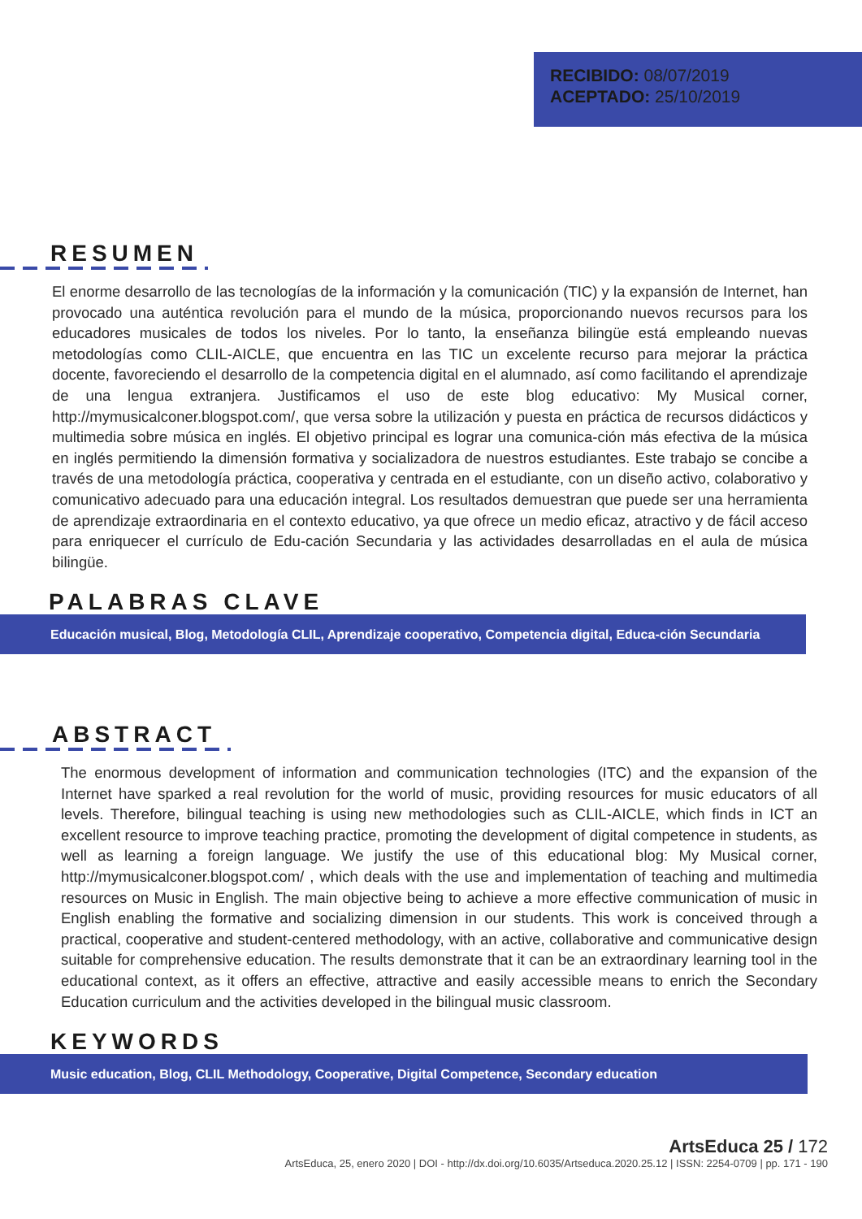RECIBIDO: 08/07/2019
ACEPTADO: 25/10/2019
RESUMEN
El enorme desarrollo de las tecnologías de la información y la comunicación (TIC) y la expansión de Internet, han provocado una auténtica revolución para el mundo de la música, proporcionando nuevos recursos para los educadores musicales de todos los niveles. Por lo tanto, la enseñanza bilingüe está empleando nuevas metodologías como CLIL-AICLE, que encuentra en las TIC un excelente recurso para mejorar la práctica docente, favoreciendo el desarrollo de la competencia digital en el alumnado, así como facilitando el aprendizaje de una lengua extranjera. Justificamos el uso de este blog educativo: My Musical corner, http://mymusicalconer.blogspot.com/, que versa sobre la utilización y puesta en práctica de recursos didácticos y multimedia sobre música en inglés. El objetivo principal es lograr una comunica-ción más efectiva de la música en inglés permitiendo la dimensión formativa y socializadora de nuestros estudiantes. Este trabajo se concibe a través de una metodología práctica, cooperativa y centrada en el estudiante, con un diseño activo, colaborativo y comunicativo adecuado para una educación integral. Los resultados demuestran que puede ser una herramienta de aprendizaje extraordinaria en el contexto educativo, ya que ofrece un medio eficaz, atractivo y de fácil acceso para enriquecer el currículo de Edu-cación Secundaria y las actividades desarrolladas en el aula de música bilingüe.
PALABRAS CLAVE
Educación musical, Blog, Metodología CLIL, Aprendizaje cooperativo, Competencia digital, Educa-ción Secundaria
ABSTRACT
The enormous development of information and communication technologies (ITC) and the expansion of the Internet have sparked a real revolution for the world of music, providing resources for music educators of all levels. Therefore, bilingual teaching is using new methodologies such as CLIL-AICLE, which finds in ICT an excellent resource to improve teaching practice, promoting the development of digital competence in students, as well as learning a foreign language. We justify the use of this educational blog: My Musical corner, http://mymusicalconer.blogspot.com/ , which deals with the use and implementation of teaching and multimedia resources on Music in English. The main objective being to achieve a more effective communication of music in English enabling the formative and socializing dimension in our students. This work is conceived through a practical, cooperative and student-centered methodology, with an active, collaborative and communicative design suitable for comprehensive education. The results demonstrate that it can be an extraordinary learning tool in the educational context, as it offers an effective, attractive and easily accessible means to enrich the Secondary Education curriculum and the activities developed in the bilingual music classroom.
KEYWORDS
Music education, Blog, CLIL Methodology, Cooperative, Digital Competence, Secondary education
ArtsEduca 25 / 172
ArtsEduca, 25, enero 2020 | DOI - http://dx.doi.org/10.6035/Artseduca.2020.25.12 | ISSN: 2254-0709 | pp. 171 - 190